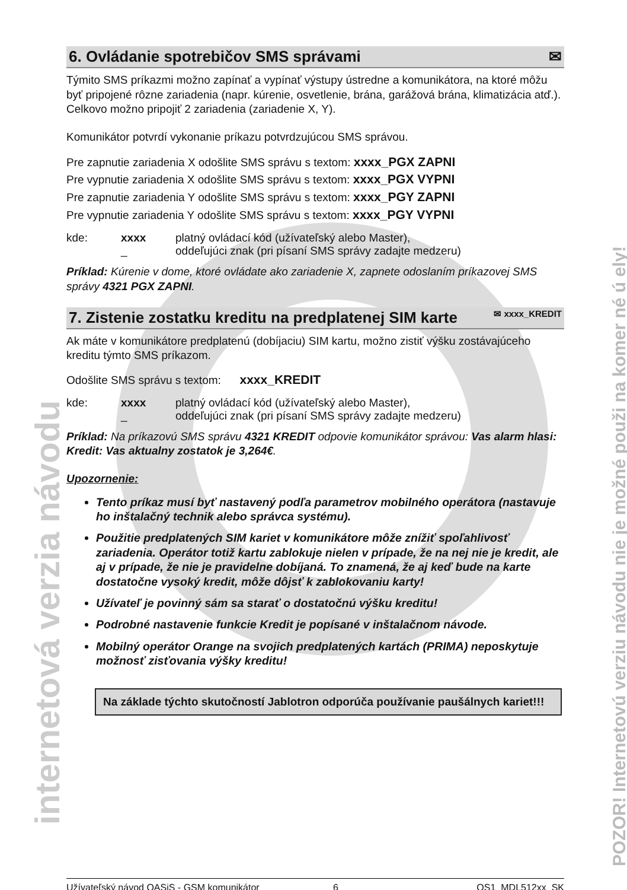internetová verzia návodu
POZOR! Internetovú verziu návodu nie je možné použi na komer né ú ely!
6. Ovládanie spotrebičov SMS správami ✉
Týmito SMS príkazmi možno zapínať a vypínať výstupy ústredne a komunikátora, na ktoré môžu byť pripojené rôzne zariadenia (napr. kúrenie, osvetlenie, brána, garážová brána, klimatizácia atď.). Celkovo možno pripojiť 2 zariadenia (zariadenie X, Y).
Komunikátor potvrdí vykonanie príkazu potvrdzujúcou SMS správou.
Pre zapnutie zariadenia X odošlite SMS správu s textom: xxxx_PGX ZAPNI
Pre vypnutie zariadenia X odošlite SMS správu s textom: xxxx_PGX VYPNI
Pre zapnutie zariadenia Y odošlite SMS správu s textom: xxxx_PGY ZAPNI
Pre vypnutie zariadenia Y odošlite SMS správu s textom: xxxx_PGY VYPNI
| kde: | xxxx | platný ovládací kód (užívateľský alebo Master), |
| | _ | oddeľujúci znak (pri písaní SMS správy zadajte medzeru) |
Príklad: Kúrenie v dome, ktoré ovládate ako zariadenie X, zapnete odoslaním príkazovej SMS správy 4321 PGX ZAPNI.
7. Zistenie zostatku kreditu na predplatenej SIM karte ✉ xxxx_KREDIT
Ak máte v komunikátore predplatenú (dobíjaciu) SIM kartu, možno zistiť výšku zostávajúceho kreditu týmto SMS príkazom.
Odošlite SMS správu s textom: xxxx_KREDIT
| kde: | xxxx | platný ovládací kód (užívateľský alebo Master), |
| | _ | oddeľujúci znak (pri písaní SMS správy zadajte medzeru) |
Príklad: Na príkazovú SMS správu 4321 KREDIT odpovie komunikátor správou: Vas alarm hlasi: Kredit: Vas aktualny zostatok je 3,264€.
Upozornenie:
Tento príkaz musí byť nastavený podľa parametrov mobilného operátora (nastavuje ho inštalačný technik alebo správca systému).
Použitie predplatených SIM kariet v komunikátore môže znížiť spoľahlivosť zariadenia. Operátor totiž kartu zablokuje nielen v prípade, že na nej nie je kredit, ale aj v prípade, že nie je pravidelne dobíjaná. To znamená, že aj keď bude na karte dostatočne vysoký kredit, môže dôjsť k zablokovaniu karty!
Užívateľ je povinný sám sa starať o dostatočnú výšku kreditu!
Podrobné nastavenie funkcie Kredit je popísané v inštalačnom návode.
Mobilný operátor Orange na svojich predplatených kartách (PRIMA) neposkytuje možnosť zisťovania výšky kreditu!
Na základe týchto skutočností Jablotron odporúča používanie paušálnych kariet!!!
Užívateľský návod OASiS - GSM komunikátor 6 OS1_MDL512xx_SK